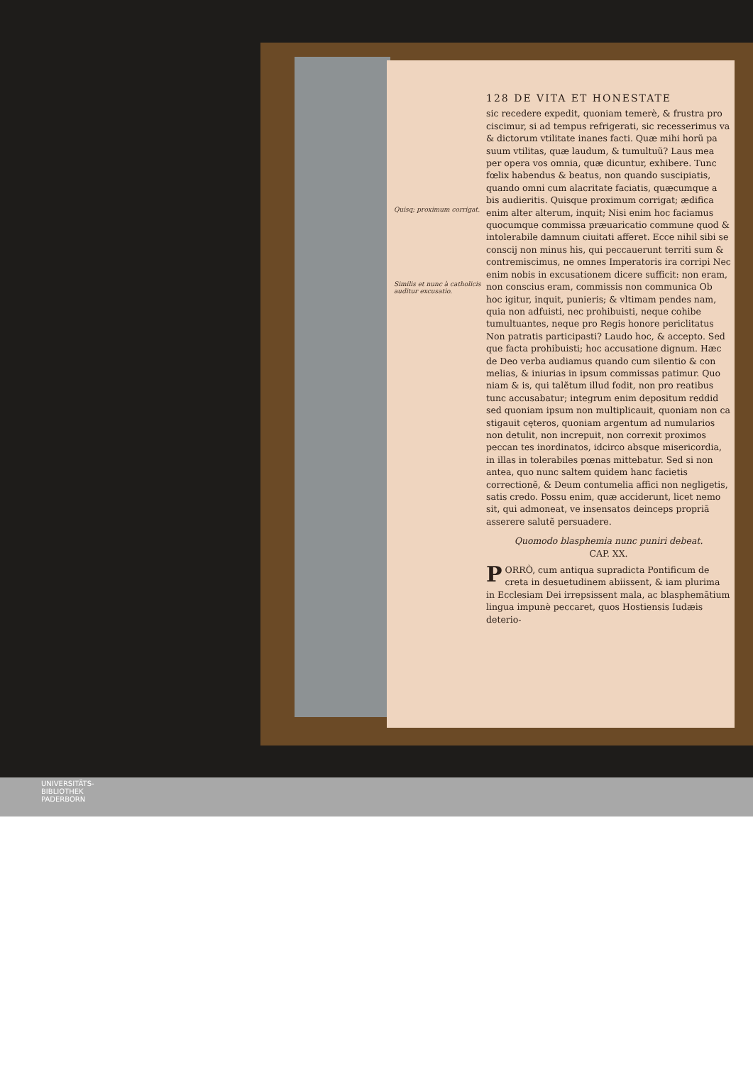Quisq; proximum corrigat.
Similis et nunc à catholicis auditur excusatio.
128 DE VITA ET HONESTATE
sic recedere expedit, quoniam temerè, & frustra pro ciscimur, si ad tempus refrigerati, sic recesserimus va & dictorum vtilitate inanes facti. Quæ mihi horũ pa suum vtilitas, quæ laudum, & tumultuũ? Laus mea per opera vos omnia, quæ dicuntur, exhibere. Tunc fœlix habendus & beatus, non quando suscipiatis, quando omni cum alacritate faciatis, quæcumque a bis audieritis. Quisque proximum corrigat; ædifica enim alter alterum, inquit; Nisi enim hoc faciamus quocumque commissa præuaricatio commune quod & intolerabile damnum ciuitati afferet. Ecce nihil sibi se conscij non minus his, qui peccauerunt territi sum & contremiscimus, ne omnes Imperatoris ira corripi Nec enim nobis in excusationem dicere sufficit: non eram, non conscius eram, commissis non communica Ob hoc igitur, inquit, punieris; & vltimam pendes nam, quia non adfuisti, nec prohibuisti, neque cohibe tumultuantes, neque pro Regis honore periclitatus Non patratis participasti? Laudo hoc, & accepto. Sed que facta prohibuisti; hoc accusatione dignum. Hæc de Deo verba audiamus quando cum silentio & con melias, & iniurias in ipsum commissas patimur. Quo niam & is, qui talẽtum illud fodit, non pro reatibus tunc accusabatur; integrum enim depositum reddid sed quoniam ipsum non multiplicauit, quoniam non ca stigauit cęteros, quoniam argentum ad numularios non detulit, non increpuit, non correxit proximos peccan tes inordinatos, idcirco absque misericordia, in illas in tolerabiles pœnas mittebatur. Sed si non antea, quo nunc saltem quidem hanc facietis correctionẽ, & Deum contumelia affici non negligetis, satis credo. Possu enim, quæ acciderunt, licet nemo sit, qui admoneat, ve insensatos deinceps propriã asserere salutẽ persuadere.
Quomodo blasphemia nunc puniri debeat.
CAP. XX.
PORRÒ, cum antiqua supradicta Pontificum de creta in desuetudinem abiissent, & iam plurima in Ecclesiam Dei irrepsissent mala, ac blasphemãtium lingua impunè peccaret, quos Hostiensis Iudæis deterio-
UNIVERSITÄTS-
BIBLIOTHEK
PADERBORN